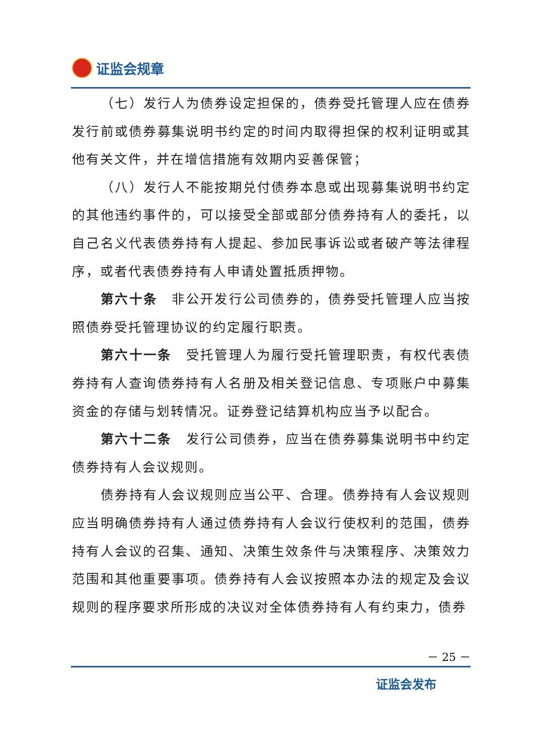证监会规章
（七）发行人为债券设定担保的，债券受托管理人应在债券发行前或债券募集说明书约定的时间内取得担保的权利证明或其他有关文件，并在增信措施有效期内妥善保管；
（八）发行人不能按期兑付债券本息或出现募集说明书约定的其他违约事件的，可以接受全部或部分债券持有人的委托，以自己名义代表债券持有人提起、参加民事诉讼或者破产等法律程序，或者代表债券持有人申请处置抵质押物。
第六十条　非公开发行公司债券的，债券受托管理人应当按照债券受托管理协议的约定履行职责。
第六十一条　受托管理人为履行受托管理职责，有权代表债券持有人查询债券持有人名册及相关登记信息、专项账户中募集资金的存储与划转情况。证券登记结算机构应当予以配合。
第六十二条　发行公司债券，应当在债券募集说明书中约定债券持有人会议规则。
债券持有人会议规则应当公平、合理。债券持有人会议规则应当明确债券持有人通过债券持有人会议行使权利的范围，债券持有人会议的召集、通知、决策生效条件与决策程序、决策效力范围和其他重要事项。债券持有人会议按照本办法的规定及会议规则的程序要求所形成的决议对全体债券持有人有约束力，债券
－ 25 －
证监会发布